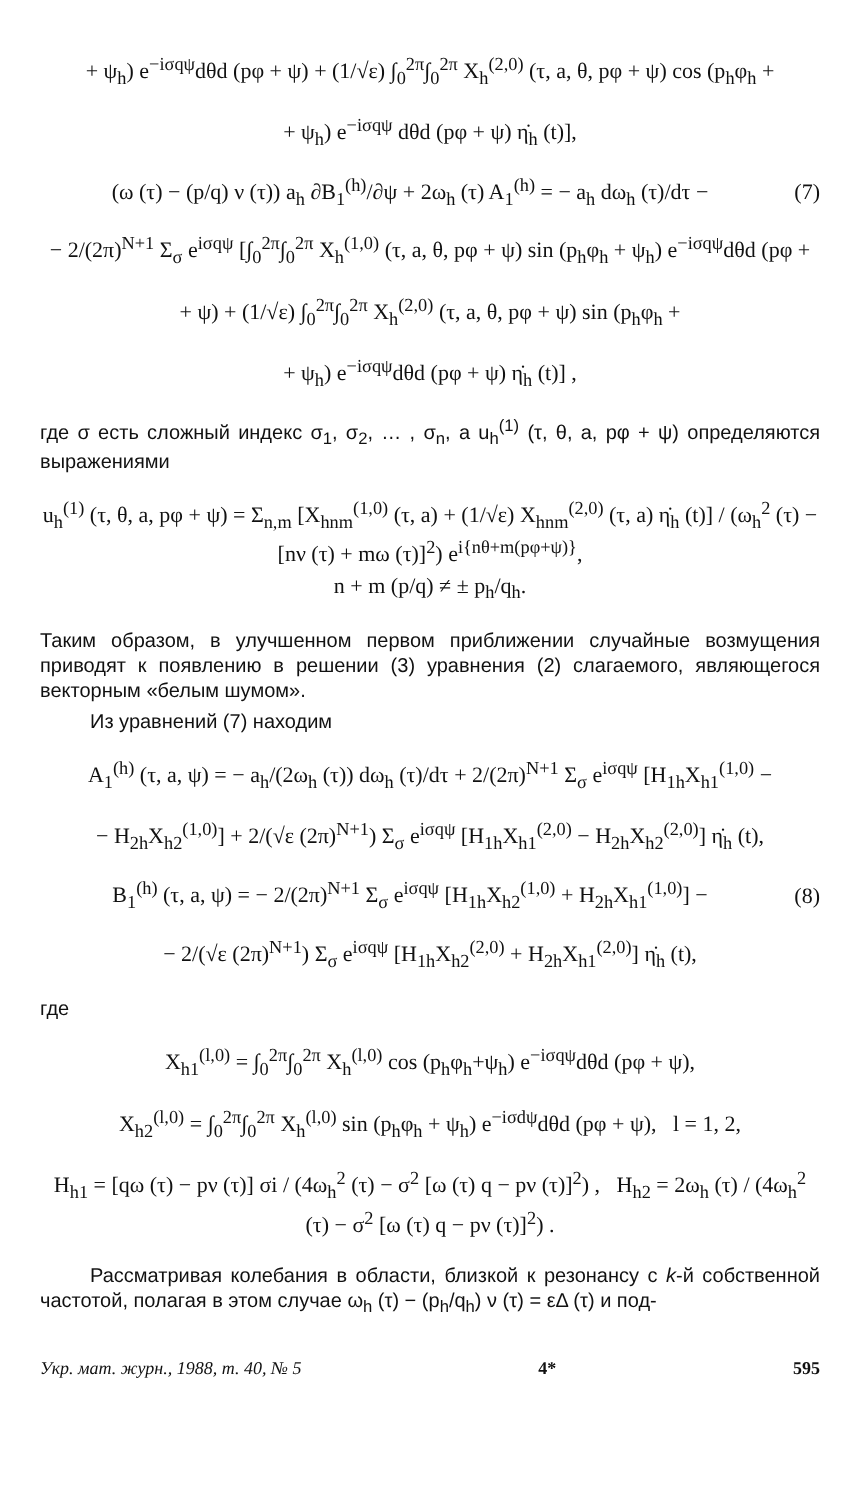+ ψ<sub>h</sub>) e<sup>−iσqψ</sup>dθd (pφ + ψ) + (1/√ε) ∫<sub>0</sub><sup>2π</sup>∫<sub>0</sub><sup>2π</sup> X<sub>h</sub><sup>(2,0)</sup> (τ, a, θ, pφ + ψ) cos (p<sub>h</sub>φ<sub>h</sub> +
+ ψ<sub>h</sub>) e<sup>−iσqψ</sup> dθd (pφ + ψ) η̇<sub>h</sub> (t)],
(ω (τ) − (p/q) ν (τ)) a<sub>h</sub> ∂B<sub>1</sub><sup>(h)</sup>/∂ψ + 2ω<sub>h</sub> (τ) A<sub>1</sub><sup>(h)</sup> = − a<sub>h</sub> dω<sub>h</sub> (τ)/dτ − (7)
− 2/(2π)<sup>N+1</sup> Σ<sub>σ</sub> e<sup>iσqψ</sup> [∫<sub>0</sub><sup>2π</sup>∫<sub>0</sub><sup>2π</sup> X<sub>h</sub><sup>(1,0)</sup> (τ, a, θ, pφ + ψ) sin (p<sub>h</sub>φ<sub>h</sub> + ψ<sub>h</sub>) e<sup>−iσqψ</sup>dθd (pφ +
+ ψ) + (1/√ε) ∫<sub>0</sub><sup>2π</sup>∫<sub>0</sub><sup>2π</sup> X<sub>h</sub><sup>(2,0)</sup> (τ, a, θ, pφ + ψ) sin (p<sub>h</sub>φ<sub>h</sub> +
+ ψ<sub>h</sub>) e<sup>−iσqψ</sup>dθd (pφ + ψ) η̇<sub>h</sub> (t)] ,
где σ есть сложный индекс σ<sub>1</sub>, σ<sub>2</sub>, … , σ<sub>n</sub>, а u<sub>h</sub><sup>(1)</sup> (τ, θ, a, pφ + ψ) определяются выражениями
u<sub>h</sub><sup>(1)</sup> (τ, θ, a, pφ + ψ) = Σ<sub>n,m</sub> [X<sub>hnm</sub><sup>(1,0)</sup> (τ, a) + (1/√ε) X<sub>hnm</sub><sup>(2,0)</sup> (τ, a) η̇<sub>h</sub> (t)] / (ω<sub>h</sub><sup>2</sup> (τ) − [nν (τ) + mω (τ)]<sup>2</sup>) e<sup>i{nθ+m(pφ+ψ)}</sup>,
n + m (p/q) ≠ ± p<sub>h</sub>/q<sub>h</sub>.
Таким образом, в улучшенном первом приближении случайные возмущения приводят к появлению в решении (3) уравнения (2) слагаемого, являющегося векторным «белым шумом».
Из уравнений (7) находим
A<sub>1</sub><sup>(h)</sup> (τ, a, ψ) = − a<sub>h</sub>/(2ω<sub>h</sub> (τ)) dω<sub>h</sub> (τ)/dτ + 2/(2π)<sup>N+1</sup> Σ<sub>σ</sub> e<sup>iσqψ</sup> [H<sub>1h</sub>X<sub>h1</sub><sup>(1,0)</sup> −
− H<sub>2h</sub>X<sub>h2</sub><sup>(1,0)</sup>] + 2/(√ε (2π)<sup>N+1</sup>) Σ<sub>σ</sub> e<sup>iσqψ</sup> [H<sub>1h</sub>X<sub>h1</sub><sup>(2,0)</sup> − H<sub>2h</sub>X<sub>h2</sub><sup>(2,0)</sup>] η̇<sub>h</sub> (t),
B<sub>1</sub><sup>(h)</sup> (τ, a, ψ) = − 2/(2π)<sup>N+1</sup> Σ<sub>σ</sub> e<sup>iσqψ</sup> [H<sub>1h</sub>X<sub>h2</sub><sup>(1,0)</sup> + H<sub>2h</sub>X<sub>h1</sub><sup>(1,0)</sup>] − (8)
− 2/(√ε (2π)<sup>N+1</sup>) Σ<sub>σ</sub> e<sup>iσqψ</sup> [H<sub>1h</sub>X<sub>h2</sub><sup>(2,0)</sup> + H<sub>2h</sub>X<sub>h1</sub><sup>(2,0)</sup>] η̇<sub>h</sub> (t),
где
X<sub>h1</sub><sup>(l,0)</sup> = ∫<sub>0</sub><sup>2π</sup>∫<sub>0</sub><sup>2π</sup> X<sub>h</sub><sup>(l,0)</sup> cos (p<sub>h</sub>φ<sub>h</sub>+ψ<sub>h</sub>) e<sup>−iσqψ</sup>dθd (pφ + ψ),
X<sub>h2</sub><sup>(l,0)</sup> = ∫<sub>0</sub><sup>2π</sup>∫<sub>0</sub><sup>2π</sup> X<sub>h</sub><sup>(l,0)</sup> sin (p<sub>h</sub>φ<sub>h</sub> + ψ<sub>h</sub>) e<sup>−iσdψ</sup>dθd (pφ + ψ), l = 1, 2,
H<sub>h1</sub> = [qω (τ) − pν (τ)] σi / (4ω<sub>h</sub><sup>2</sup> (τ) − σ<sup>2</sup> [ω (τ) q − pν (τ)]<sup>2</sup>) , H<sub>h2</sub> = 2ω<sub>h</sub> (τ) / (4ω<sub>h</sub><sup>2</sup> (τ) − σ<sup>2</sup> [ω (τ) q − pν (τ)]<sup>2</sup>) .
Рассматривая колебания в области, близкой к резонансу с k-й собственной частотой, полагая в этом случае ω<sub>h</sub> (τ) − (p<sub>h</sub>/q<sub>h</sub>) ν (τ) = εΔ (τ) и под-
Укр. мат. журн., 1988, т. 40, № 5 4* 595